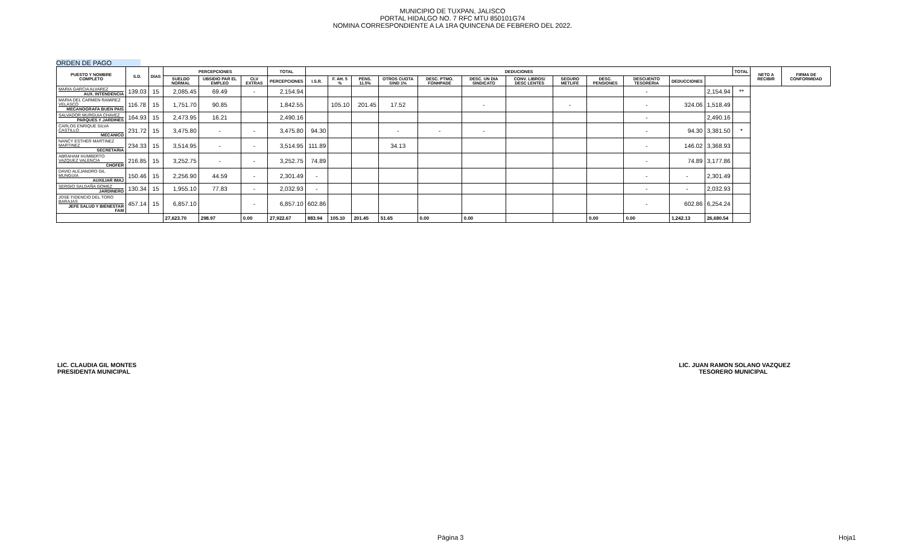MUNICIPIO DE TUXPAN, JALISCO
PORTAL HIDALGO NO. 7 RFC MTU 850101G74
NOMINA CORRESPONDIENTE A LA 1RA QUINCENA DE FEBRERO DEL 2022.
ORDEN DE PAGO
| PUESTO Y NOMBRE COMPLETO | S.D. | DIAS | PERCEPCIONES | | | TOTAL | DEDUCIONES | | | | | | | | | | | | TOTAL | NETO A RECIBIR | FIRMA DE CONFORMIDAD |
| --- | --- | --- | --- | --- | --- | --- | --- | --- | --- | --- | --- | --- | --- | --- | --- | --- | --- | --- | --- | --- | --- |
| | | | SUELDO NORMAL | UBSIDIO PAR EL EMPLEO | CLV EXTRAS | PERCEPCIONES | I.S.R. | F. AH. 5 % | PENS. 11.5% | OTROS CUOTA SIND 1% | DESC. PTMO. FONHPADE | DESC. UN DIA SINDICATO | CONV. LIBROS/ DESC LENTES | SEGURO METLIFE | DESC. PENSIONES | DESCUENTO TESORERIA | DEDUCCIONES | | | | |
| MARIA GARCIA ALVAREZ AUX. INTENDENCIA | 139.03 | 15 | 2,085.45 | 69.49 | - | 2,154.94 | | | | | | | | | | - | | 2,154.94 | ** | | |
| MARIA DEL CARMEN RAMIREZ VELASCO MECANOGRAFA BUEN PAIS | 116.78 | 15 | 1,751.70 | 90.85 | | 1,842.55 | | 105.10 | 201.45 | 17.52 | | - | | - | | - | 324.06 | 1,518.49 | | | |
| SALVADOR MURGUIA CHAVEZ PARQUES Y JARDINES | 164.93 | 15 | 2,473.95 | 16.21 | | 2,490.16 | | | | | | | | | | - | | 2,490.16 | | | |
| CARLOS ENRIQUE SILVA CASTILLO MECANICO | 231.72 | 15 | 3,475.80 | - | - | 3,475.80 | 94.30 | | | - | - | - | | | | - | 94.30 | 3,381.50 | * | | |
| NANCY ESTHER MARTINEZ MARTINEZ SECRETARIA | 234.33 | 15 | 3,514.95 | - | - | 3,514.95 | 111.89 | | | 34.13 | | | | | | - | 146.02 | 3,368.93 | | | |
| ABRAHAM HUMBERTO VAZQUEZ VALENCIA CHOFER | 216.85 | 15 | 3,252.75 | - | - | 3,252.75 | 74.89 | | | | | | | | | - | 74.89 | 3,177.86 | | | |
| DAVID ALEJANDRO GIL MUNGUIA AUXILIAR IMAJ | 150.46 | 15 | 2,256.90 | 44.59 | - | 2,301.49 | - | | | | | | | | | - | - | 2,301.49 | | | |
| SERGIO SALDAÑA GOMEZ JARDINERO | 130.34 | 15 | 1,955.10 | 77.83 | - | 2,032.93 | - | | | | | | | | | - | - | 2,032.93 | | | |
| JOSE FIDENCIO DEL TORO BARAJAS JEFE SALUD Y BIENESTAR FAM | 457.14 | 15 | 6,857.10 | | - | 6,857.10 | 602.86 | | | | | | | | | - | 602.86 | 6,254.24 | | | |
| | | | 27,623.70 | 298.97 | 0.00 | 27,922.67 | 883.94 | 105.10 | 201.45 | 51.65 | 0.00 | 0.00 | | | 0.00 | 0.00 | 1,242.13 | 26,680.54 | | | |
LIC. CLAUDIA GIL MONTES
PRESIDENTA MUNICIPAL
LIC. JUAN RAMON SOLANO VAZQUEZ
TESORERO MUNICIPAL
Página 3 Hoja1